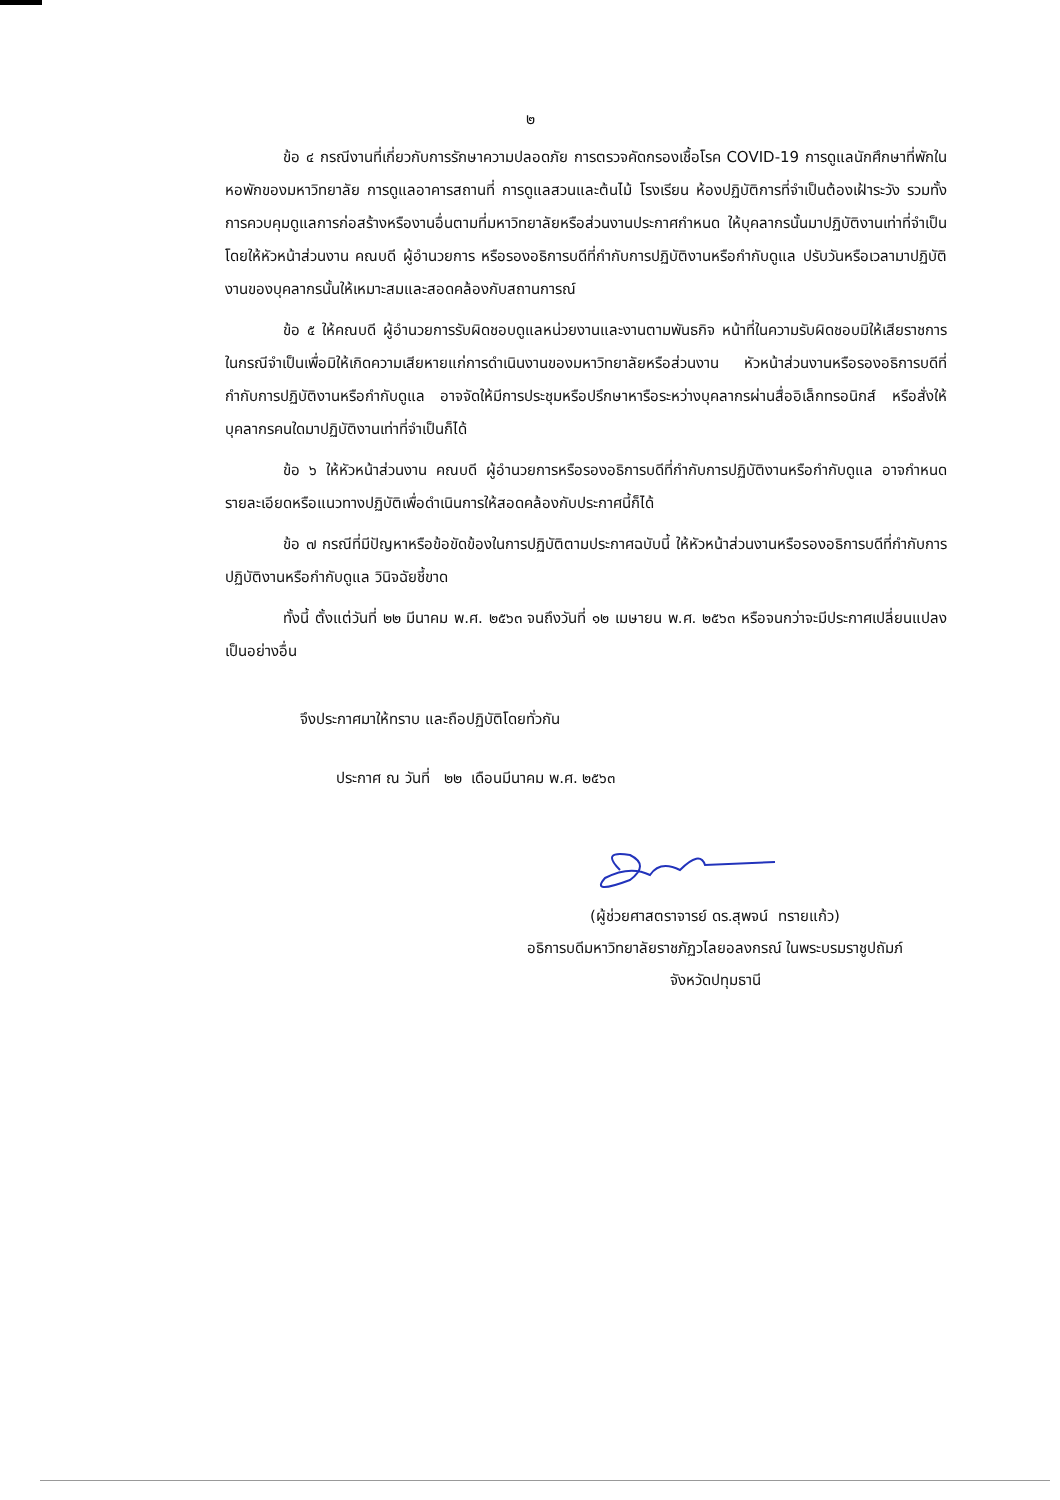๒
ข้อ ๔ กรณีงานที่เกี่ยวกับการรักษาความปลอดภัย การตรวจคัดกรองเชื้อโรค COVID-19 การดูแลนักศึกษาที่พักในหอพักของมหาวิทยาลัย การดูแลอาคารสถานที่ การดูแลสวนและต้นไม้ โรงเรียน ห้องปฏิบัติการที่จำเป็นต้องเฝ้าระวัง รวมทั้งการควบคุมดูแลการก่อสร้างหรืองานอื่นตามที่มหาวิทยาลัยหรือส่วนงานประกาศกำหนด ให้บุคลากรนั้นมาปฏิบัติงานเท่าที่จำเป็น โดยให้หัวหน้าส่วนงาน คณบดี ผู้อำนวยการ หรือรองอธิการบดีที่กำกับการปฏิบัติงานหรือกำกับดูแล ปรับวันหรือเวลามาปฏิบัติงานของบุคลากรนั้นให้เหมาะสมและสอดคล้องกับสถานการณ์
ข้อ ๕ ให้คณบดี ผู้อำนวยการรับผิดชอบดูแลหน่วยงานและงานตามพันธกิจ หน้าที่ในความรับผิดชอบมิให้เสียราชการ ในกรณีจำเป็นเพื่อมิให้เกิดความเสียหายแก่การดำเนินงานของมหาวิทยาลัยหรือส่วนงาน หัวหน้าส่วนงานหรือรองอธิการบดีที่กำกับการปฏิบัติงานหรือกำกับดูแล อาจจัดให้มีการประชุมหรือปรึกษาหารือระหว่างบุคลากรผ่านสื่ออิเล็กทรอนิกส์ หรือสั่งให้บุคลากรคนใดมาปฏิบัติงานเท่าที่จำเป็นก็ได้
ข้อ ๖ ให้หัวหน้าส่วนงาน คณบดี ผู้อำนวยการหรือรองอธิการบดีที่กำกับการปฏิบัติงานหรือกำกับดูแล อาจกำหนดรายละเอียดหรือแนวทางปฏิบัติเพื่อดำเนินการให้สอดคล้องกับประกาศนี้ก็ได้
ข้อ ๗ กรณีที่มีปัญหาหรือข้อขัดข้องในการปฏิบัติตามประกาศฉบับนี้ ให้หัวหน้าส่วนงานหรือรองอธิการบดีที่กำกับการปฏิบัติงานหรือกำกับดูแล วินิจฉัยชี้ขาด
ทั้งนี้ ตั้งแต่วันที่ ๒๒ มีนาคม พ.ศ. ๒๕๖๓ จนถึงวันที่ ๑๒ เมษายน พ.ศ. ๒๕๖๓ หรือจนกว่าจะมีประกาศเปลี่ยนแปลงเป็นอย่างอื่น
จึงประกาศมาให้ทราบ และถือปฏิบัติโดยทั่วกัน
ประกาศ ณ วันที่ ๒๒ เดือนมีนาคม พ.ศ. ๒๕๖๓
(ผู้ช่วยศาสตราจารย์ ดร.สุพจน์ ทรายแก้ว)
อธิการบดีมหาวิทยาลัยราชภัฏวไลยอลงกรณ์ ในพระบรมราชูปถัมภ์
จังหวัดปทุมธานี